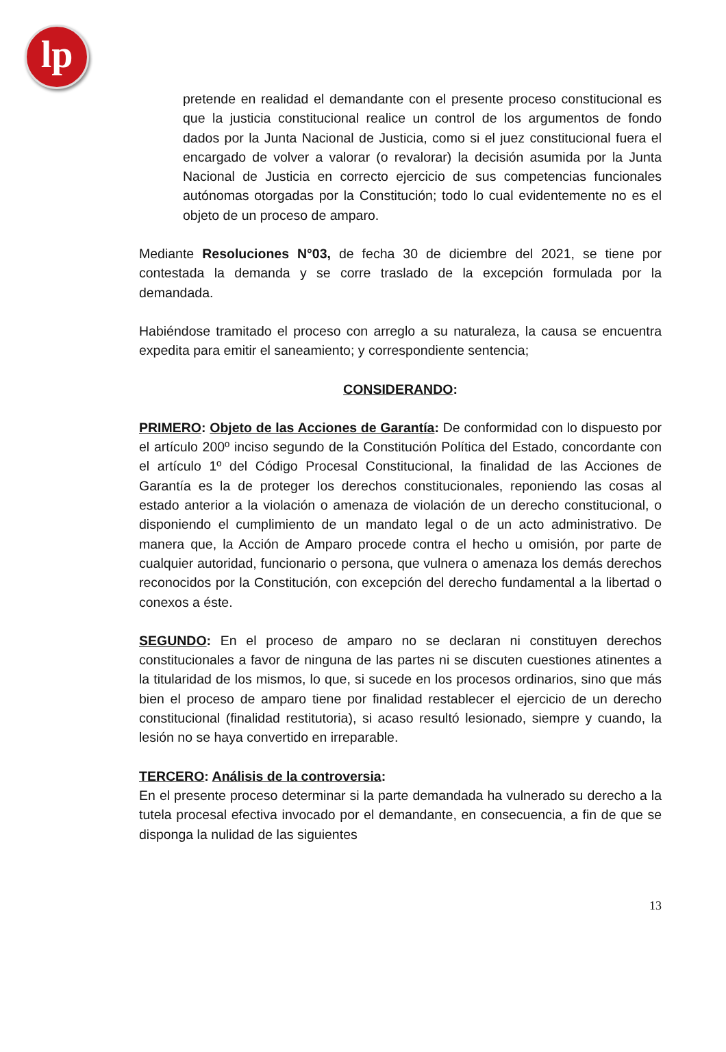lp
pretende en realidad el demandante con el presente proceso constitucional es que la justicia constitucional realice un control de los argumentos de fondo dados por la Junta Nacional de Justicia, como si el juez constitucional fuera el encargado de volver a valorar (o revalorar) la decisión asumida por la Junta Nacional de Justicia en correcto ejercicio de sus competencias funcionales autónomas otorgadas por la Constitución; todo lo cual evidentemente no es el objeto de un proceso de amparo.
Mediante Resoluciones N°03, de fecha 30 de diciembre del 2021, se tiene por contestada la demanda y se corre traslado de la excepción formulada por la demandada.
Habiéndose tramitado el proceso con arreglo a su naturaleza, la causa se encuentra expedita para emitir el saneamiento; y correspondiente sentencia;
CONSIDERANDO:
PRIMERO: Objeto de las Acciones de Garantía: De conformidad con lo dispuesto por el artículo 200º inciso segundo de la Constitución Política del Estado, concordante con el artículo 1º del Código Procesal Constitucional, la finalidad de las Acciones de Garantía es la de proteger los derechos constitucionales, reponiendo las cosas al estado anterior a la violación o amenaza de violación de un derecho constitucional, o disponiendo el cumplimiento de un mandato legal o de un acto administrativo. De manera que, la Acción de Amparo procede contra el hecho u omisión, por parte de cualquier autoridad, funcionario o persona, que vulnera o amenaza los demás derechos reconocidos por la Constitución, con excepción del derecho fundamental a la libertad o conexos a éste.
SEGUNDO: En el proceso de amparo no se declaran ni constituyen derechos constitucionales a favor de ninguna de las partes ni se discuten cuestiones atinentes a la titularidad de los mismos, lo que, si sucede en los procesos ordinarios, sino que más bien el proceso de amparo tiene por finalidad restablecer el ejercicio de un derecho constitucional (finalidad restitutoria), si acaso resultó lesionado, siempre y cuando, la lesión no se haya convertido en irreparable.
TERCERO: Análisis de la controversia:
En el presente proceso determinar si la parte demandada ha vulnerado su derecho a la tutela procesal efectiva invocado por el demandante, en consecuencia, a fin de que se disponga la nulidad de las siguientes
13